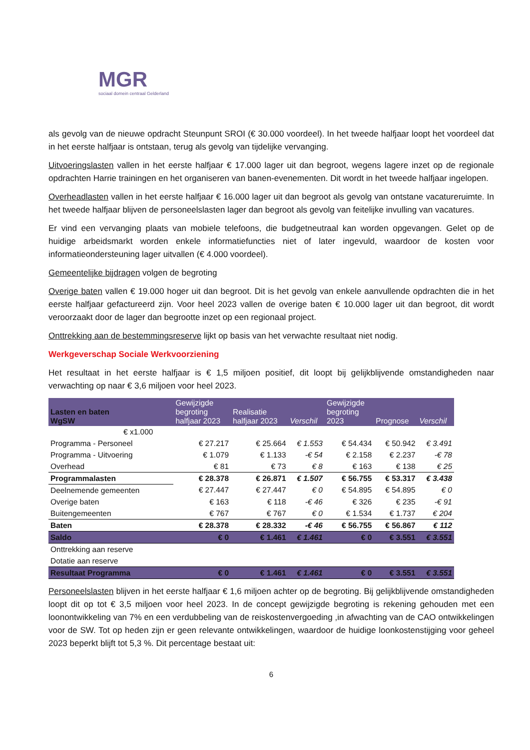MGR
sociaal domein centraal Gelderland
als gevolg van de nieuwe opdracht Steunpunt SROI (€ 30.000 voordeel). In het tweede halfjaar loopt het voordeel dat in het eerste halfjaar is ontstaan, terug als gevolg van tijdelijke vervanging.
Uitvoeringslasten vallen in het eerste halfjaar € 17.000 lager uit dan begroot, wegens lagere inzet op de regionale opdrachten Harrie trainingen en het organiseren van banen-evenementen. Dit wordt in het tweede halfjaar ingelopen.
Overheadlasten vallen in het eerste halfjaar € 16.000 lager uit dan begroot als gevolg van ontstane vacatureruimte. In het tweede halfjaar blijven de personeelslasten lager dan begroot als gevolg van feitelijke invulling van vacatures.
Er vind een vervanging plaats van mobiele telefoons, die budgetneutraal kan worden opgevangen. Gelet op de huidige arbeidsmarkt worden enkele informatiefuncties niet of later ingevuld, waardoor de kosten voor informatieondersteuning lager uitvallen (€ 4.000 voordeel).
Gemeentelijke bijdragen volgen de begroting
Overige baten vallen € 19.000 hoger uit dan begroot. Dit is het gevolg van enkele aanvullende opdrachten die in het eerste halfjaar gefactureerd zijn. Voor heel 2023 vallen de overige baten € 10.000 lager uit dan begroot, dit wordt veroorzaakt door de lager dan begrootte inzet op een regionaal project.
Onttrekking aan de bestemmingsreserve lijkt op basis van het verwachte resultaat niet nodig.
Werkgeverschap Sociale Werkvoorziening
Het resultaat in het eerste halfjaar is € 1,5 miljoen positief, dit loopt bij gelijkblijvende omstandigheden naar verwachting op naar € 3,6 miljoen voor heel 2023.
| Lasten en baten WgSW | Gewijzigde begroting halfjaar 2023 | Realisatie halfjaar 2023 | Verschil | Gewijzigde begroting 2023 | Prognose | Verschil |
| --- | --- | --- | --- | --- | --- | --- |
| € x1.000 | | | | | | |
| Programma - Personeel | € 27.217 | € 25.664 | € 1.553 | € 54.434 | € 50.942 | € 3.491 |
| Programma - Uitvoering | € 1.079 | € 1.133 | -€ 54 | € 2.158 | € 2.237 | -€ 78 |
| Overhead | € 81 | € 73 | € 8 | € 163 | € 138 | € 25 |
| Programmalasten | € 28.378 | € 26.871 | € 1.507 | € 56.755 | € 53.317 | € 3.438 |
| Deelnemende gemeenten | € 27.447 | € 27.447 | € 0 | € 54.895 | € 54.895 | € 0 |
| Overige baten | € 163 | € 118 | -€ 46 | € 326 | € 235 | -€ 91 |
| Buitengemeenten | € 767 | € 767 | € 0 | € 1.534 | € 1.737 | € 204 |
| Baten | € 28.378 | € 28.332 | -€ 46 | € 56.755 | € 56.867 | € 112 |
| Saldo | € 0 | € 1.461 | € 1.461 | € 0 | € 3.551 | € 3.551 |
| Onttrekking aan reserve | | | | | | |
| Dotatie aan reserve | | | | | | |
| Resultaat Programma | € 0 | € 1.461 | € 1.461 | € 0 | € 3.551 | € 3.551 |
Personeelslasten blijven in het eerste halfjaar € 1,6 miljoen achter op de begroting. Bij gelijkblijvende omstandigheden loopt dit op tot € 3,5 miljoen voor heel 2023. In de concept gewijzigde begroting is rekening gehouden met een loonontwikkeling van 7% en een verdubbeling van de reiskostenvergoeding ,in afwachting van de CAO ontwikkelingen voor de SW. Tot op heden zijn er geen relevante ontwikkelingen, waardoor de huidige loonkostenstijging voor geheel 2023 beperkt blijft tot 5,3 %. Dit percentage bestaat uit:
6